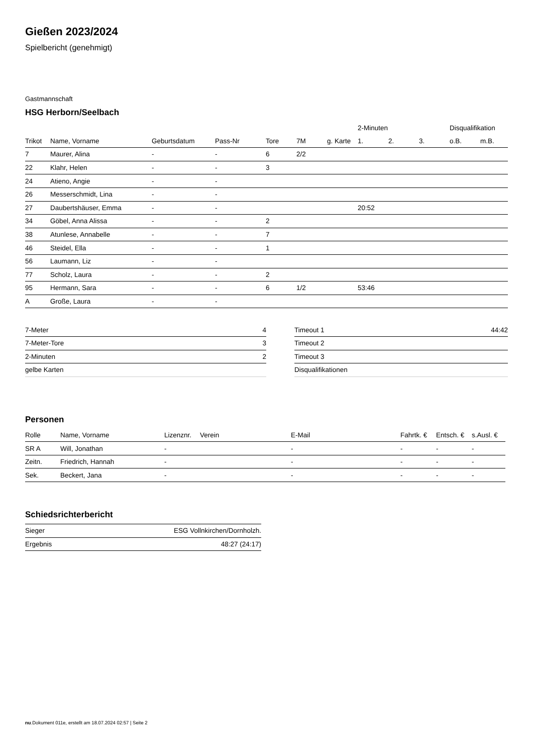Gießen 2023/2024
Spielbericht (genehmigt)
Gastmannschaft
HSG Herborn/Seelbach
| | | | | | | | 2-Minuten | | | Disqualifikation | |
| --- | --- | --- | --- | --- | --- | --- | --- | --- | --- | --- | --- |
| Trikot | Name, Vorname | Geburtsdatum | Pass-Nr | Tore | 7M | g. Karte | 1. | 2. | 3. | o.B. | m.B. |
| 7 | Maurer, Alina | - | - | 6 | 2/2 | | | | | | |
| 22 | Klahr, Helen | - | - | 3 | | | | | | | |
| 24 | Atieno, Angie | - | - | | | | | | | | |
| 26 | Messerschmidt, Lina | - | - | | | | | | | | |
| 27 | Daubertshäuser, Emma | - | - | | | | 20:52 | | | | |
| 34 | Göbel, Anna Alissa | - | - | 2 | | | | | | | |
| 38 | Atunlese, Annabelle | - | - | 7 | | | | | | | |
| 46 | Steidel, Ella | - | - | 1 | | | | | | | |
| 56 | Laumann, Liz | - | - | | | | | | | | |
| 77 | Scholz, Laura | - | - | 2 | | | | | | | |
| 95 | Hermann, Sara | - | - | 6 | 1/2 | | 53:46 | | | | |
| A | Große, Laura | - | - | | | | | | | | |
| 7-Meter | 4 |
| 7-Meter-Tore | 3 |
| 2-Minuten | 2 |
| gelbe Karten | |
| Timeout 1 | 44:42 |
| Timeout 2 | |
| Timeout 3 | |
| Disqualifikationen | |
Personen
| Rolle | Name, Vorname | Lizenznr. | Verein | E-Mail | Fahrtk. € | Entsch. € | s.Ausl. € |
| --- | --- | --- | --- | --- | --- | --- | --- |
| SR A | Will, Jonathan | - | | - | - | - | - |
| Zeitn. | Friedrich, Hannah | - | | - | - | - | - |
| Sek. | Beckert, Jana | - | | - | - | - | - |
Schiedsrichterbericht
| Sieger | ESG Vollnkirchen/Dornholzh. |
| Ergebnis | 48:27 (24:17) |
nu.Dokument 011e, erstellt am 18.07.2024 02:57 | Seite 2